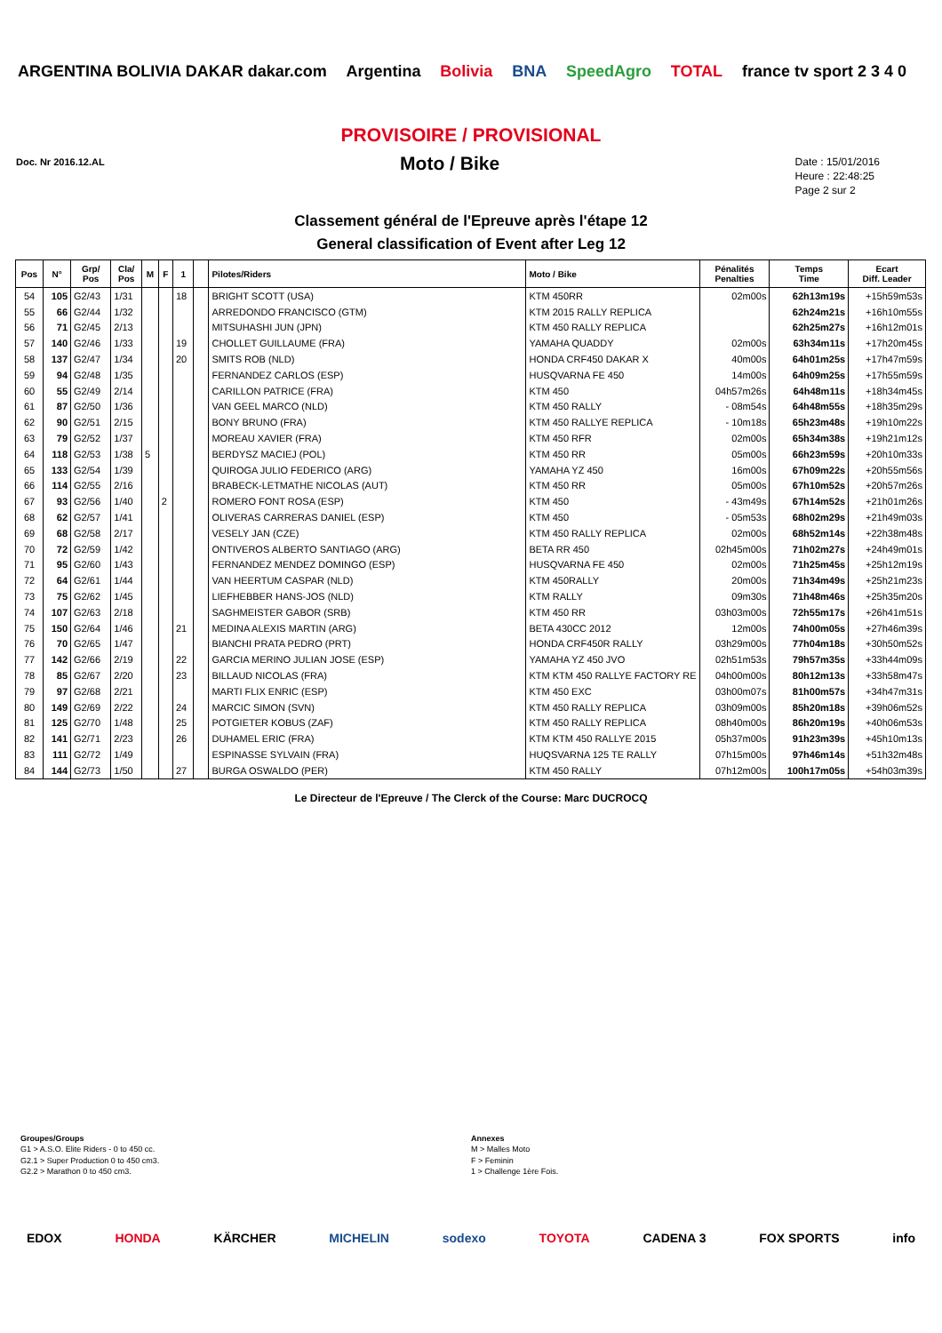ARGENTINA BOLIVIA DAKAR dakar.com Argentina Bolivia BNA SpeedAgro TOTAL france tv sport 2 3 4 0
PROVISOIRE / PROVISIONAL
Doc. Nr 2016.12.AL
Moto / Bike
Date : 15/01/2016
Heure : 22:48:25
Page 2 sur 2
Classement général de l'Epreuve après l'étape 12
General classification of Event after Leg 12
| Pos | N° | Grp/ Pos | Cla/ Pos | M | F | 1 | | Pilotes/Riders | Moto / Bike | Pénalités Penalties | Temps Time | Ecart Diff. Leader |
| --- | --- | --- | --- | --- | --- | --- | --- | --- | --- | --- | --- | --- |
| 54 | 105 | G2/43 | 1/31 | | | 18 | | BRIGHT SCOTT (USA) | KTM 450RR | 02m00s | 62h13m19s | +15h59m53s |
| 55 | 66 | G2/44 | 1/32 | | | | | ARREDONDO FRANCISCO (GTM) | KTM 2015 RALLY REPLICA | | 62h24m21s | +16h10m55s |
| 56 | 71 | G2/45 | 2/13 | | | | | MITSUHASHI JUN (JPN) | KTM 450 RALLY REPLICA | | 62h25m27s | +16h12m01s |
| 57 | 140 | G2/46 | 1/33 | | | 19 | | CHOLLET GUILLAUME (FRA) | YAMAHA QUADDY | 02m00s | 63h34m11s | +17h20m45s |
| 58 | 137 | G2/47 | 1/34 | | | 20 | | SMITS ROB (NLD) | HONDA CRF450 DAKAR X | 40m00s | 64h01m25s | +17h47m59s |
| 59 | 94 | G2/48 | 1/35 | | | | | FERNANDEZ CARLOS (ESP) | HUSQVARNA FE 450 | 14m00s | 64h09m25s | +17h55m59s |
| 60 | 55 | G2/49 | 2/14 | | | | | CARILLON PATRICE (FRA) | KTM 450 | 04h57m26s | 64h48m11s | +18h34m45s |
| 61 | 87 | G2/50 | 1/36 | | | | | VAN GEEL MARCO (NLD) | KTM 450 RALLY | - 08m54s | 64h48m55s | +18h35m29s |
| 62 | 90 | G2/51 | 2/15 | | | | | BONY BRUNO (FRA) | KTM 450 RALLYE REPLICA | - 10m18s | 65h23m48s | +19h10m22s |
| 63 | 79 | G2/52 | 1/37 | | | | | MOREAU XAVIER (FRA) | KTM 450 RFR | 02m00s | 65h34m38s | +19h21m12s |
| 64 | 118 | G2/53 | 1/38 | 5 | | | | BERDYSZ MACIEJ (POL) | KTM 450 RR | 05m00s | 66h23m59s | +20h10m33s |
| 65 | 133 | G2/54 | 1/39 | | | | | QUIROGA JULIO FEDERICO (ARG) | YAMAHA YZ 450 | 16m00s | 67h09m22s | +20h55m56s |
| 66 | 114 | G2/55 | 2/16 | | | | | BRABECK-LETMATHE NICOLAS (AUT) | KTM 450 RR | 05m00s | 67h10m52s | +20h57m26s |
| 67 | 93 | G2/56 | 1/40 | | 2 | | | ROMERO FONT ROSA (ESP) | KTM 450 | - 43m49s | 67h14m52s | +21h01m26s |
| 68 | 62 | G2/57 | 1/41 | | | | | OLIVERAS CARRERAS DANIEL (ESP) | KTM 450 | - 05m53s | 68h02m29s | +21h49m03s |
| 69 | 68 | G2/58 | 2/17 | | | | | VESELY JAN (CZE) | KTM 450 RALLY REPLICA | 02m00s | 68h52m14s | +22h38m48s |
| 70 | 72 | G2/59 | 1/42 | | | | | ONTIVEROS ALBERTO SANTIAGO (ARG) | BETA RR 450 | 02h45m00s | 71h02m27s | +24h49m01s |
| 71 | 95 | G2/60 | 1/43 | | | | | FERNANDEZ MENDEZ DOMINGO (ESP) | HUSQVARNA FE 450 | 02m00s | 71h25m45s | +25h12m19s |
| 72 | 64 | G2/61 | 1/44 | | | | | VAN HEERTUM CASPAR (NLD) | KTM 450RALLY | 20m00s | 71h34m49s | +25h21m23s |
| 73 | 75 | G2/62 | 1/45 | | | | | LIEFHEBBER HANS-JOS (NLD) | KTM RALLY | 09m30s | 71h48m46s | +25h35m20s |
| 74 | 107 | G2/63 | 2/18 | | | | | SAGHMEISTER GABOR (SRB) | KTM 450 RR | 03h03m00s | 72h55m17s | +26h41m51s |
| 75 | 150 | G2/64 | 1/46 | | | 21 | | MEDINA ALEXIS MARTIN (ARG) | BETA 430CC 2012 | 12m00s | 74h00m05s | +27h46m39s |
| 76 | 70 | G2/65 | 1/47 | | | | | BIANCHI PRATA PEDRO (PRT) | HONDA CRF450R RALLY | 03h29m00s | 77h04m18s | +30h50m52s |
| 77 | 142 | G2/66 | 2/19 | | | 22 | | GARCIA MERINO JULIAN JOSE (ESP) | YAMAHA YZ 450 JVO | 02h51m53s | 79h57m35s | +33h44m09s |
| 78 | 85 | G2/67 | 2/20 | | | 23 | | BILLAUD NICOLAS (FRA) | KTM KTM 450 RALLYE FACTORY RE | 04h00m00s | 80h12m13s | +33h58m47s |
| 79 | 97 | G2/68 | 2/21 | | | | | MARTI FLIX ENRIC (ESP) | KTM 450 EXC | 03h00m07s | 81h00m57s | +34h47m31s |
| 80 | 149 | G2/69 | 2/22 | | | 24 | | MARCIC SIMON (SVN) | KTM 450 RALLY REPLICA | 03h09m00s | 85h20m18s | +39h06m52s |
| 81 | 125 | G2/70 | 1/48 | | | 25 | | POTGIETER KOBUS (ZAF) | KTM 450 RALLY REPLICA | 08h40m00s | 86h20m19s | +40h06m53s |
| 82 | 141 | G2/71 | 2/23 | | | 26 | | DUHAMEL ERIC (FRA) | KTM KTM 450 RALLYE 2015 | 05h37m00s | 91h23m39s | +45h10m13s |
| 83 | 111 | G2/72 | 1/49 | | | | | ESPINASSE SYLVAIN (FRA) | HUQSVARNA 125 TE RALLY | 07h15m00s | 97h46m14s | +51h32m48s |
| 84 | 144 | G2/73 | 1/50 | | | 27 | | BURGA OSWALDO (PER) | KTM 450 RALLY | 07h12m00s | 100h17m05s | +54h03m39s |
Le Directeur de l'Epreuve / The Clerck of the Course: Marc DUCROCQ
Groupes/Groups
G1 > A.S.O. Elite Riders - 0 to 450 cc.
G2.1 > Super Production 0 to 450 cm3.
G2.2 > Marathon 0 to 450 cm3.
Annexes
M > Malles Moto
F > Feminin
1 > Challenge 1ère Fois.
EDOX HONDA KÄRCHER MICHELIN sodexo TOYOTA CADENA 3 FOX SPORTS info